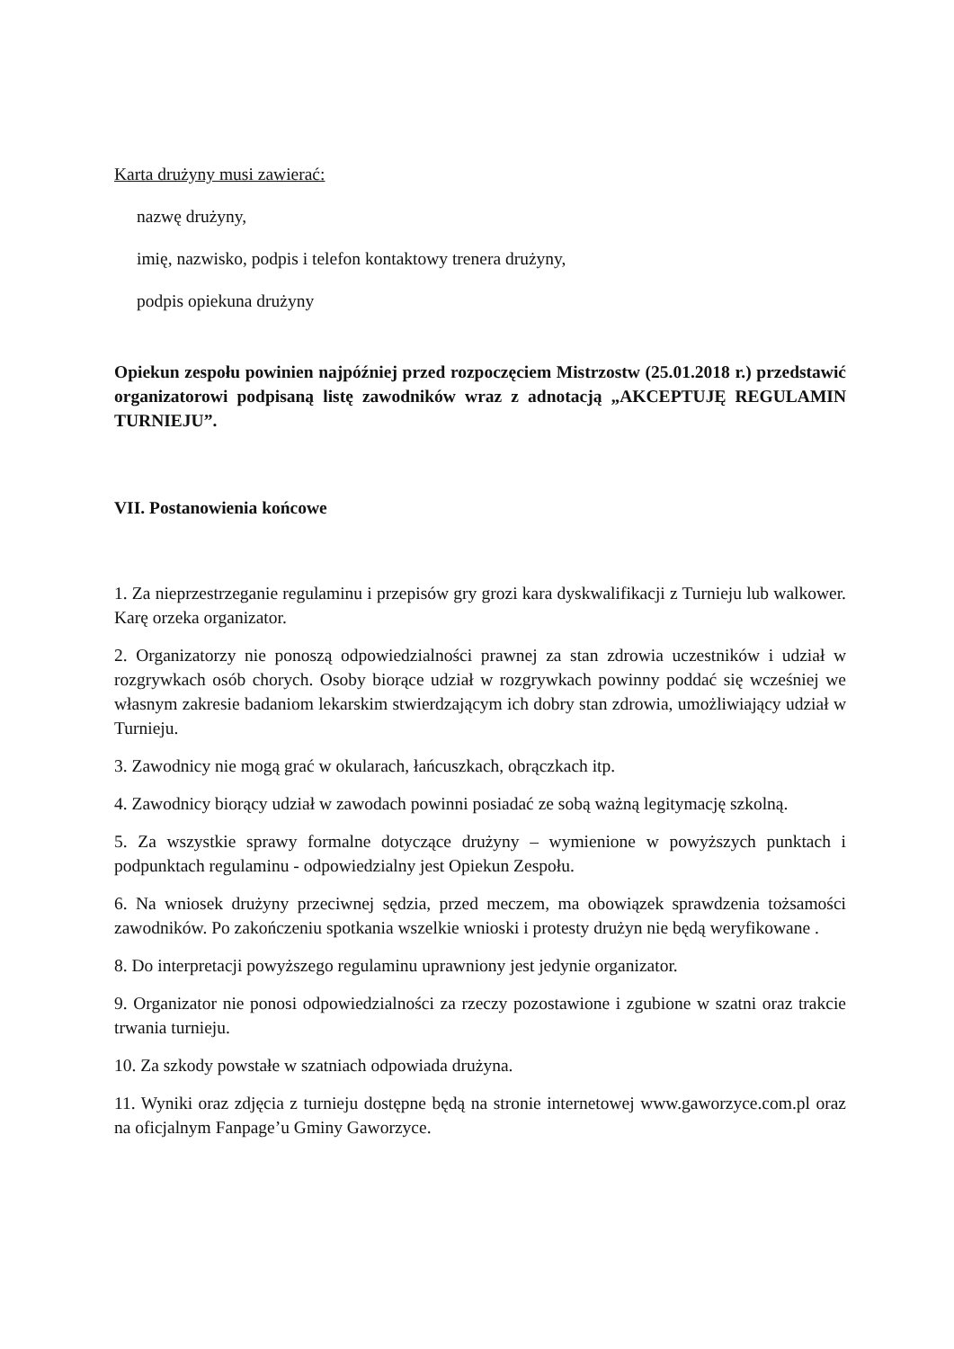Karta drużyny musi zawierać:
nazwę drużyny,
imię, nazwisko, podpis i telefon kontaktowy trenera drużyny,
podpis opiekuna drużyny
Opiekun zespołu powinien najpóźniej przed rozpoczęciem Mistrzostw (25.01.2018 r.) przedstawić organizatorowi podpisaną listę zawodników wraz z adnotacją „AKCEPTUJĘ REGULAMIN TURNIEJU”.
VII. Postanowienia końcowe
1. Za nieprzestrzeganie regulaminu i przepisów gry grozi kara dyskwalifikacji z Turnieju lub walkower. Karę orzeka organizator.
2. Organizatorzy nie ponoszą odpowiedzialności prawnej za stan zdrowia uczestników i udział w rozgrywkach osób chorych. Osoby biorące udział w rozgrywkach powinny poddać się wcześniej we własnym zakresie badaniom lekarskim stwierdzającym ich dobry stan zdrowia, umożliwiający udział w Turnieju.
3. Zawodnicy nie mogą grać w okularach, łańcuszkach, obrączkach itp.
4. Zawodnicy biorący udział w zawodach powinni posiadać ze sobą ważną legitymację szkolną.
5. Za wszystkie sprawy formalne dotyczące drużyny – wymienione w powyższych punktach i podpunktach regulaminu - odpowiedzialny jest Opiekun Zespołu.
6. Na wniosek drużyny przeciwnej sędzia, przed meczem, ma obowiązek sprawdzenia tożsamości zawodników. Po zakończeniu spotkania wszelkie wnioski i protesty drużyn nie będą weryfikowane .
8. Do interpretacji powyższego regulaminu uprawniony jest jedynie organizator.
9. Organizator nie ponosi odpowiedzialności za rzeczy pozostawione i zgubione w szatni oraz trakcie trwania turnieju.
10. Za szkody powstałe w szatniach odpowiada drużyna.
11. Wyniki oraz zdjęcia z turnieju dostępne będą na stronie internetowej www.gaworzyce.com.pl oraz na oficjalnym Fanpage’u Gminy Gaworzyce.